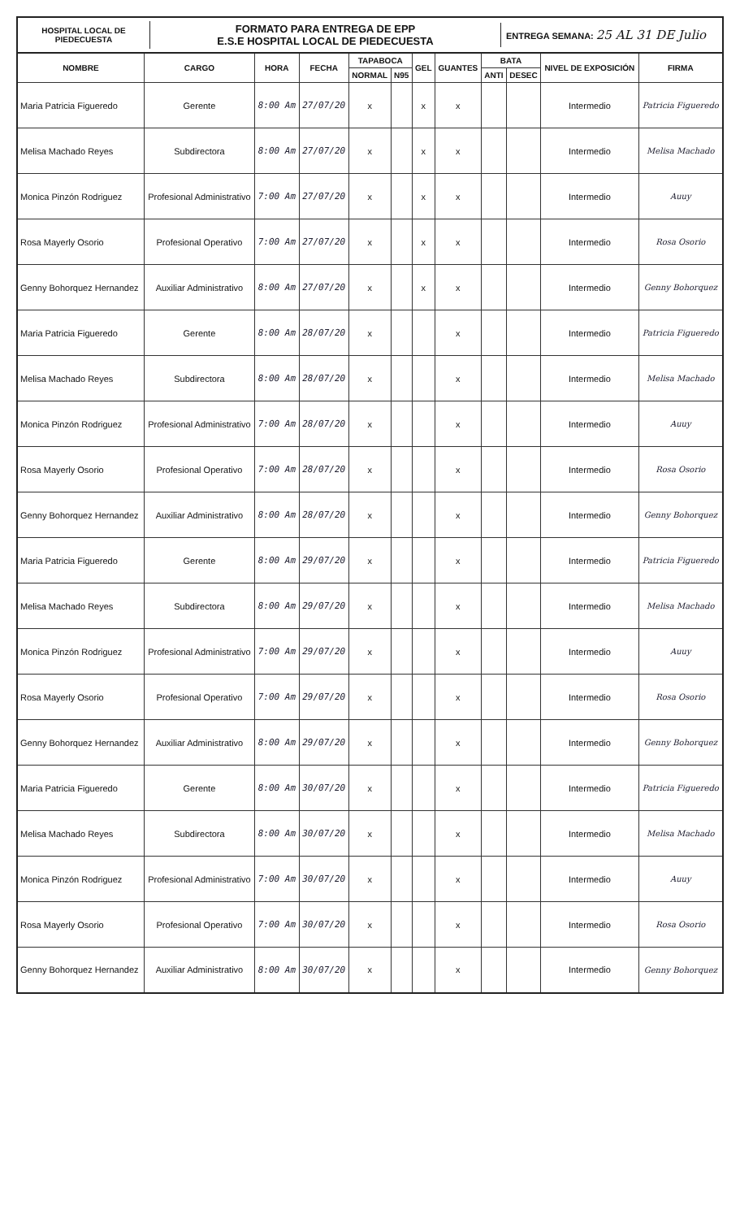HOSPITAL LOCAL DE PIEDECUESTA
FORMATO PARA ENTREGA DE EPP
E.S.E HOSPITAL LOCAL DE PIEDECUESTA
ENTREGA SEMANA: 25 AL 31 DE Julio
| NOMBRE | CARGO | HORA | FECHA | TAPABOCA | | GEL | GUANTES | BATA | | NIVEL DE EXPOSICIÓN | FIRMA |
| --- | --- | --- | --- | --- | --- | --- | --- | --- | --- | --- | --- |
| | | | | NORMAL | N95 | | | ANTI | DESEC | | |
| Maria Patricia Figueredo | Gerente | 8:00 Am | 27/07/20 | x | | x | x | | | Intermedio | Patricia Figueredo |
| Melisa Machado Reyes | Subdirectora | 8:00 Am | 27/07/20 | x | | x | x | | | Intermedio | Melisa Machado |
| Monica Pinzón Rodriguez | Profesional Administrativo | 7:00 Am | 27/07/20 | x | | x | x | | | Intermedio | Auuy |
| Rosa Mayerly Osorio | Profesional Operativo | 7:00 Am | 27/07/20 | x | | x | x | | | Intermedio | Rosa Osorio |
| Genny Bohorquez Hernandez | Auxiliar Administrativo | 8:00 Am | 27/07/20 | x | | x | x | | | Intermedio | Genny Bohorquez |
| Maria Patricia Figueredo | Gerente | 8:00 Am | 28/07/20 | x | | | x | | | Intermedio | Patricia Figueredo |
| Melisa Machado Reyes | Subdirectora | 8:00 Am | 28/07/20 | x | | | x | | | Intermedio | Melisa Machado |
| Monica Pinzón Rodriguez | Profesional Administrativo | 7:00 Am | 28/07/20 | x | | | x | | | Intermedio | Auuy |
| Rosa Mayerly Osorio | Profesional Operativo | 7:00 Am | 28/07/20 | x | | | x | | | Intermedio | Rosa Osorio |
| Genny Bohorquez Hernandez | Auxiliar Administrativo | 8:00 Am | 28/07/20 | x | | | x | | | Intermedio | Genny Bohorquez |
| Maria Patricia Figueredo | Gerente | 8:00 Am | 29/07/20 | x | | | x | | | Intermedio | Patricia Figueredo |
| Melisa Machado Reyes | Subdirectora | 8:00 Am | 29/07/20 | x | | | x | | | Intermedio | Melisa Machado |
| Monica Pinzón Rodriguez | Profesional Administrativo | 7:00 Am | 29/07/20 | x | | | x | | | Intermedio | Auuy |
| Rosa Mayerly Osorio | Profesional Operativo | 7:00 Am | 29/07/20 | x | | | x | | | Intermedio | Rosa Osorio |
| Genny Bohorquez Hernandez | Auxiliar Administrativo | 8:00 Am | 29/07/20 | x | | | x | | | Intermedio | Genny Bohorquez |
| Maria Patricia Figueredo | Gerente | 8:00 Am | 30/07/20 | x | | | x | | | Intermedio | Patricia Figueredo |
| Melisa Machado Reyes | Subdirectora | 8:00 Am | 30/07/20 | x | | | x | | | Intermedio | Melisa Machado |
| Monica Pinzón Rodriguez | Profesional Administrativo | 7:00 Am | 30/07/20 | x | | | x | | | Intermedio | Auuy |
| Rosa Mayerly Osorio | Profesional Operativo | 7:00 Am | 30/07/20 | x | | | x | | | Intermedio | Rosa Osorio |
| Genny Bohorquez Hernandez | Auxiliar Administrativo | 8:00 Am | 30/07/20 | x | | | x | | | Intermedio | Genny Bohorquez |